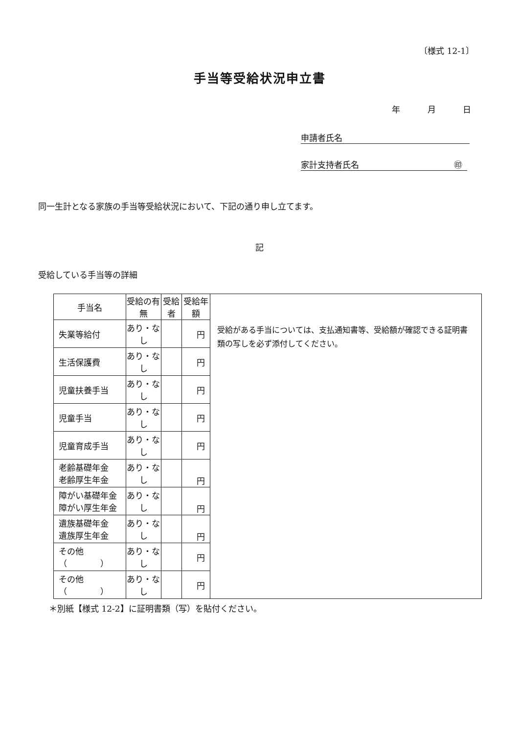〔様式 12-1〕
手当等受給状況申立書
年 月 日
申請者氏名
家計支持者氏名 ㊞
同一生計となる家族の手当等受給状況において、下記の通り申し立てます。
記
受給している手当等の詳細
| 手当名 | 受給の有無 | 受給者 | 受給年額 | 受給がある手当については、支払通知書等、受給額が確認できる証明書類の写しを必ず添付してください。 |
| 失業等給付 | あり・なし | | 円 | |
| 生活保護費 | あり・なし | | 円 | |
| 児童扶養手当 | あり・なし | | 円 | |
| 児童手当 | あり・なし | | 円 | |
| 児童育成手当 | あり・なし | | 円 | |
| 老齢基礎年金 老齢厚生年金 | あり・なし | | 円 | |
| 障がい基礎年金 障がい厚生年金 | あり・なし | | 円 | |
| 遺族基礎年金 遺族厚生年金 | あり・なし | | 円 | |
| その他（ ） | あり・なし | | 円 | |
| その他（ ） | あり・なし | | 円 | |
＊別紙【様式 12-2】に証明書類（写）を貼付ください。